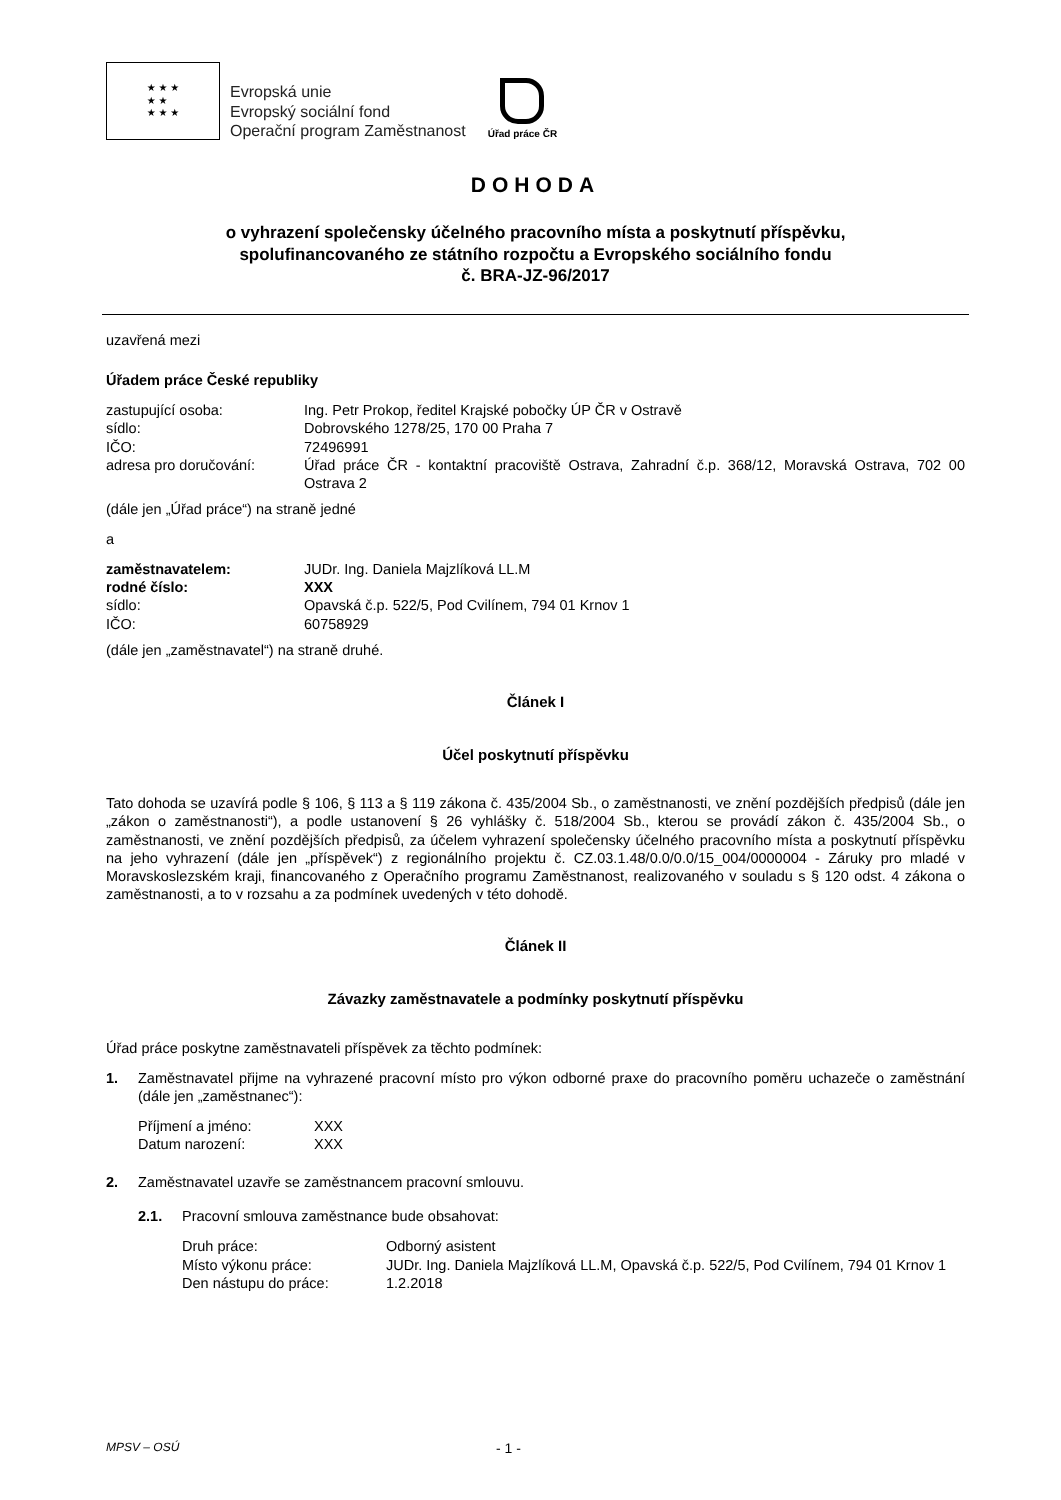★ ★ ★
★ ★
★ ★ ★
Evropská unie
Evropský sociální fond
Operační program Zaměstnanost
Úřad práce ČR
DOHODA
o vyhrazení společensky účelného pracovního místa a poskytnutí příspěvku,
spolufinancovaného ze státního rozpočtu a Evropského sociálního fondu
č. BRA-JZ-96/2017
uzavřená mezi
Úřadem práce České republiky
zastupující osoba: Ing. Petr Prokop, ředitel Krajské pobočky ÚP ČR v Ostravě
sídlo: Dobrovského 1278/25, 170 00 Praha 7
IČO: 72496991
adresa pro doručování: Úřad práce ČR - kontaktní pracoviště Ostrava, Zahradní č.p. 368/12, Moravská Ostrava, 702 00 Ostrava 2
(dále jen „Úřad práce“) na straně jedné
a
zaměstnavatelem: JUDr. Ing. Daniela Majzlíková LL.M
rodné číslo: XXX
sídlo: Opavská č.p. 522/5, Pod Cvilínem, 794 01 Krnov 1
IČO: 60758929
(dále jen „zaměstnavatel“) na straně druhé.
Článek I
Účel poskytnutí příspěvku
Tato dohoda se uzavírá podle § 106, § 113 a § 119 zákona č. 435/2004 Sb., o zaměstnanosti, ve znění pozdějších předpisů (dále jen „zákon o zaměstnanosti“), a podle ustanovení § 26 vyhlášky č. 518/2004 Sb., kterou se provádí zákon č. 435/2004 Sb., o zaměstnanosti, ve znění pozdějších předpisů, za účelem vyhrazení společensky účelného pracovního místa a poskytnutí příspěvku na jeho vyhrazení (dále jen „příspěvek“) z regionálního projektu č. CZ.03.1.48/0.0/0.0/15_004/0000004 - Záruky pro mladé v Moravskoslezském kraji, financovaného z Operačního programu Zaměstnanost, realizovaného v souladu s § 120 odst. 4 zákona o zaměstnanosti, a to v rozsahu a za podmínek uvedených v této dohodě.
Článek II
Závazky zaměstnavatele a podmínky poskytnutí příspěvku
Úřad práce poskytne zaměstnavateli příspěvek za těchto podmínek:
1. Zaměstnavatel přijme na vyhrazené pracovní místo pro výkon odborné praxe do pracovního poměru uchazeče o zaměstnání (dále jen „zaměstnanec“):
Příjmení a jméno: XXX
Datum narození: XXX
2. Zaměstnavatel uzavře se zaměstnancem pracovní smlouvu.
2.1. Pracovní smlouva zaměstnance bude obsahovat:
Druh práce: Odborný asistent
Místo výkonu práce: JUDr. Ing. Daniela Majzlíková LL.M, Opavská č.p. 522/5, Pod Cvilínem, 794 01 Krnov 1
Den nástupu do práce: 1.2.2018
MPSV – OSÚ - 1 -